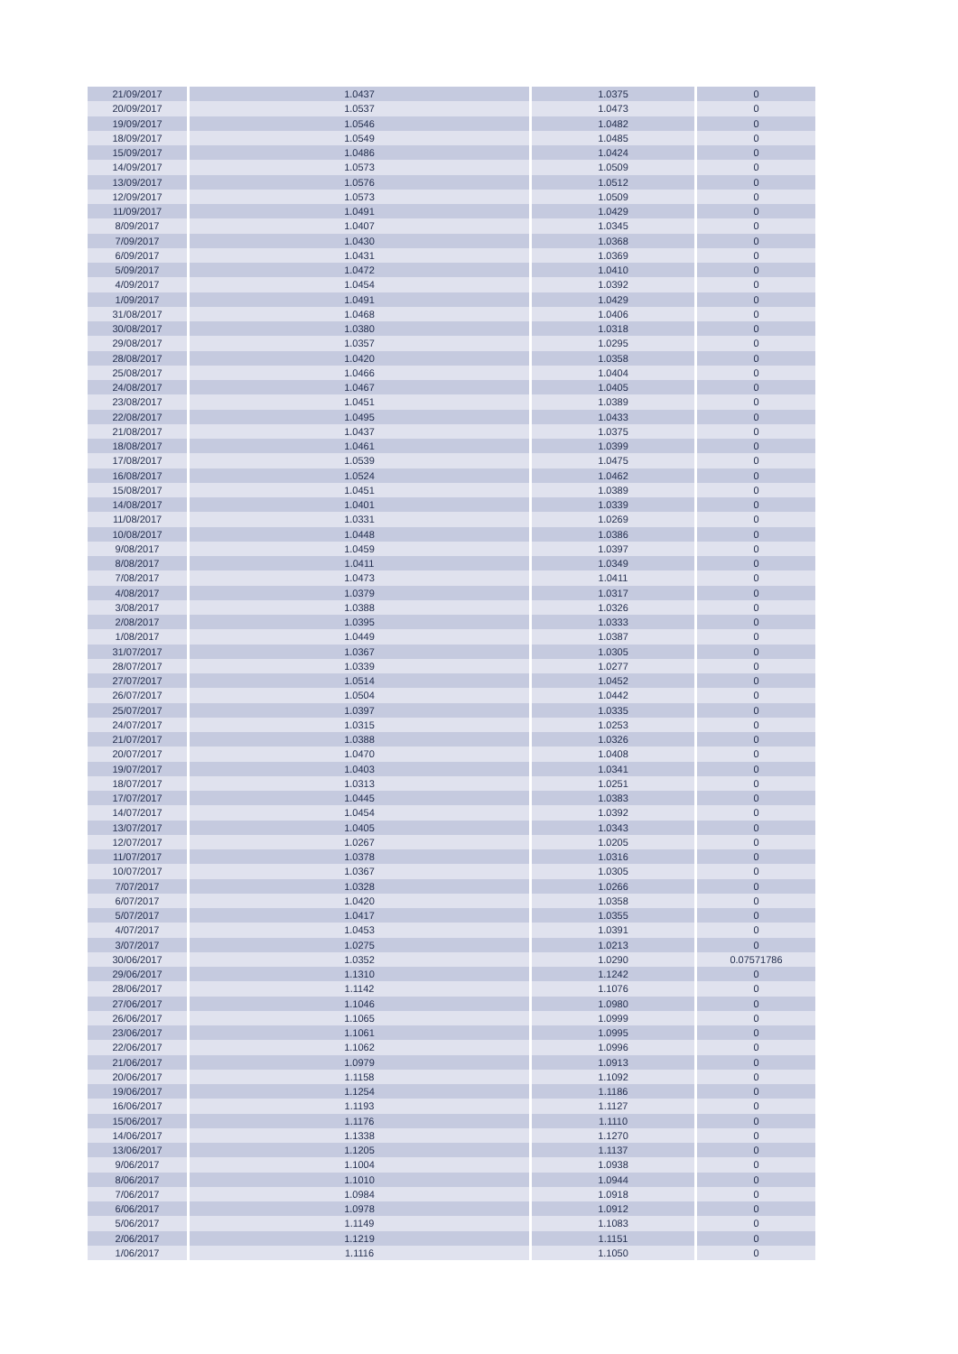| 21/09/2017 | 1.0437 | 1.0375 | 0 |
| 20/09/2017 | 1.0537 | 1.0473 | 0 |
| 19/09/2017 | 1.0546 | 1.0482 | 0 |
| 18/09/2017 | 1.0549 | 1.0485 | 0 |
| 15/09/2017 | 1.0486 | 1.0424 | 0 |
| 14/09/2017 | 1.0573 | 1.0509 | 0 |
| 13/09/2017 | 1.0576 | 1.0512 | 0 |
| 12/09/2017 | 1.0573 | 1.0509 | 0 |
| 11/09/2017 | 1.0491 | 1.0429 | 0 |
| 8/09/2017 | 1.0407 | 1.0345 | 0 |
| 7/09/2017 | 1.0430 | 1.0368 | 0 |
| 6/09/2017 | 1.0431 | 1.0369 | 0 |
| 5/09/2017 | 1.0472 | 1.0410 | 0 |
| 4/09/2017 | 1.0454 | 1.0392 | 0 |
| 1/09/2017 | 1.0491 | 1.0429 | 0 |
| 31/08/2017 | 1.0468 | 1.0406 | 0 |
| 30/08/2017 | 1.0380 | 1.0318 | 0 |
| 29/08/2017 | 1.0357 | 1.0295 | 0 |
| 28/08/2017 | 1.0420 | 1.0358 | 0 |
| 25/08/2017 | 1.0466 | 1.0404 | 0 |
| 24/08/2017 | 1.0467 | 1.0405 | 0 |
| 23/08/2017 | 1.0451 | 1.0389 | 0 |
| 22/08/2017 | 1.0495 | 1.0433 | 0 |
| 21/08/2017 | 1.0437 | 1.0375 | 0 |
| 18/08/2017 | 1.0461 | 1.0399 | 0 |
| 17/08/2017 | 1.0539 | 1.0475 | 0 |
| 16/08/2017 | 1.0524 | 1.0462 | 0 |
| 15/08/2017 | 1.0451 | 1.0389 | 0 |
| 14/08/2017 | 1.0401 | 1.0339 | 0 |
| 11/08/2017 | 1.0331 | 1.0269 | 0 |
| 10/08/2017 | 1.0448 | 1.0386 | 0 |
| 9/08/2017 | 1.0459 | 1.0397 | 0 |
| 8/08/2017 | 1.0411 | 1.0349 | 0 |
| 7/08/2017 | 1.0473 | 1.0411 | 0 |
| 4/08/2017 | 1.0379 | 1.0317 | 0 |
| 3/08/2017 | 1.0388 | 1.0326 | 0 |
| 2/08/2017 | 1.0395 | 1.0333 | 0 |
| 1/08/2017 | 1.0449 | 1.0387 | 0 |
| 31/07/2017 | 1.0367 | 1.0305 | 0 |
| 28/07/2017 | 1.0339 | 1.0277 | 0 |
| 27/07/2017 | 1.0514 | 1.0452 | 0 |
| 26/07/2017 | 1.0504 | 1.0442 | 0 |
| 25/07/2017 | 1.0397 | 1.0335 | 0 |
| 24/07/2017 | 1.0315 | 1.0253 | 0 |
| 21/07/2017 | 1.0388 | 1.0326 | 0 |
| 20/07/2017 | 1.0470 | 1.0408 | 0 |
| 19/07/2017 | 1.0403 | 1.0341 | 0 |
| 18/07/2017 | 1.0313 | 1.0251 | 0 |
| 17/07/2017 | 1.0445 | 1.0383 | 0 |
| 14/07/2017 | 1.0454 | 1.0392 | 0 |
| 13/07/2017 | 1.0405 | 1.0343 | 0 |
| 12/07/2017 | 1.0267 | 1.0205 | 0 |
| 11/07/2017 | 1.0378 | 1.0316 | 0 |
| 10/07/2017 | 1.0367 | 1.0305 | 0 |
| 7/07/2017 | 1.0328 | 1.0266 | 0 |
| 6/07/2017 | 1.0420 | 1.0358 | 0 |
| 5/07/2017 | 1.0417 | 1.0355 | 0 |
| 4/07/2017 | 1.0453 | 1.0391 | 0 |
| 3/07/2017 | 1.0275 | 1.0213 | 0 |
| 30/06/2017 | 1.0352 | 1.0290 | 0.07571786 |
| 29/06/2017 | 1.1310 | 1.1242 | 0 |
| 28/06/2017 | 1.1142 | 1.1076 | 0 |
| 27/06/2017 | 1.1046 | 1.0980 | 0 |
| 26/06/2017 | 1.1065 | 1.0999 | 0 |
| 23/06/2017 | 1.1061 | 1.0995 | 0 |
| 22/06/2017 | 1.1062 | 1.0996 | 0 |
| 21/06/2017 | 1.0979 | 1.0913 | 0 |
| 20/06/2017 | 1.1158 | 1.1092 | 0 |
| 19/06/2017 | 1.1254 | 1.1186 | 0 |
| 16/06/2017 | 1.1193 | 1.1127 | 0 |
| 15/06/2017 | 1.1176 | 1.1110 | 0 |
| 14/06/2017 | 1.1338 | 1.1270 | 0 |
| 13/06/2017 | 1.1205 | 1.1137 | 0 |
| 9/06/2017 | 1.1004 | 1.0938 | 0 |
| 8/06/2017 | 1.1010 | 1.0944 | 0 |
| 7/06/2017 | 1.0984 | 1.0918 | 0 |
| 6/06/2017 | 1.0978 | 1.0912 | 0 |
| 5/06/2017 | 1.1149 | 1.1083 | 0 |
| 2/06/2017 | 1.1219 | 1.1151 | 0 |
| 1/06/2017 | 1.1116 | 1.1050 | 0 |